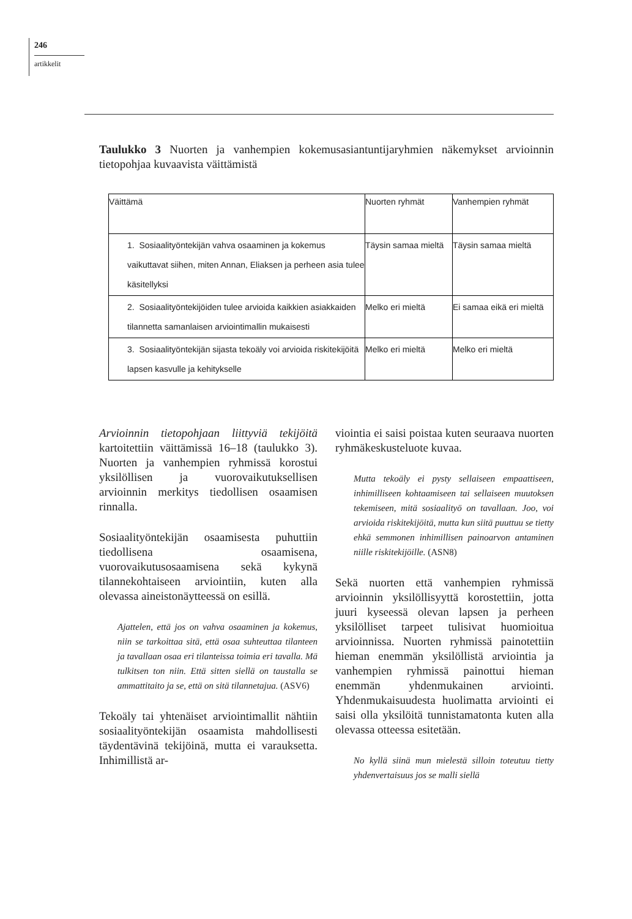246
artikkelit
Taulukko 3 Nuorten ja vanhempien kokemusasiantuntijaryhmien näkemykset arvioinnin tietopohjaa kuvaavista väittämistä
| Väittämä | Nuorten ryhmät | Vanhempien ryhmät |
| --- | --- | --- |
| 1. Sosiaalityöntekijän vahva osaaminen ja kokemus vaikuttavat siihen, miten Annan, Eliaksen ja perheen asia tulee käsitellyksi | Täysin samaa mieltä | Täysin samaa mieltä |
| 2. Sosiaalityöntekijöiden tulee arvioida kaikkien asiakkaiden tilannetta samanlaisen arviointimallin mukaisesti | Melko eri mieltä | Ei samaa eikä eri mieltä |
| 3. Sosiaalityöntekijän sijasta tekoäly voi arvioida riskitekijöitä lapsen kasvulle ja kehitykselle | Melko eri mieltä | Melko eri mieltä |
Arvioinnin tietopohjaan liittyviä tekijöitä kartoitettiin väittämissä 16–18 (taulukko 3). Nuorten ja vanhempien ryhmissä korostui yksilöllisen ja vuorovaikutuksellisen arvioinnin merkitys tiedollisen osaamisen rinnalla.
Sosiaalityöntekijän osaamisesta puhuttiin tiedollisena osaamisena, vuorovaikutusosaamisena sekä kykynä tilannekohtaiseen arviointiin, kuten alla olevassa aineistonäytteessä on esillä.
Ajattelen, että jos on vahva osaaminen ja kokemus, niin se tarkoittaa sitä, että osaa suhteuttaa tilanteen ja tavallaan osaa eri tilanteissa toimia eri tavalla. Mä tulkitsen ton niin. Että sitten siellä on taustalla se ammattitaito ja se, että on sitä tilannetajua. (ASV6)
Tekoäly tai yhtenäiset arviointimallit nähtiin sosiaalityöntekijän osaamista mahdollisesti täydentävinä tekijöinä, mutta ei varauksetta. Inhimillistä ar-
viointia ei saisi poistaa kuten seuraava nuorten ryhmäkeskusteluote kuvaa.
Mutta tekoäly ei pysty sellaiseen empaattiseen, inhimilliseen kohtaamiseen tai sellaiseen muutoksen tekemiseen, mitä sosiaalityö on tavallaan. Joo, voi arvioida riskitekijöitä, mutta kun siitä puuttuu se tietty ehkä semmonen inhimillisen painoarvon antaminen niille riskitekijöille. (ASN8)
Sekä nuorten että vanhempien ryhmissä arvioinnin yksilöllisyyttä korostettiin, jotta juuri kyseessä olevan lapsen ja perheen yksilölliset tarpeet tulisivat huomioitua arvioinnissa. Nuorten ryhmissä painotettiin hieman enemmän yksilöllistä arviointia ja vanhempien ryhmissä painottui hieman enemmän yhdenmukainen arviointi. Yhdenmukaisuudesta huolimatta arviointi ei saisi olla yksilöitä tunnistamatonta kuten alla olevassa otteessa esitetään.
No kyllä siinä mun mielestä silloin toteutuu tietty yhdenvertaisuus jos se malli siellä